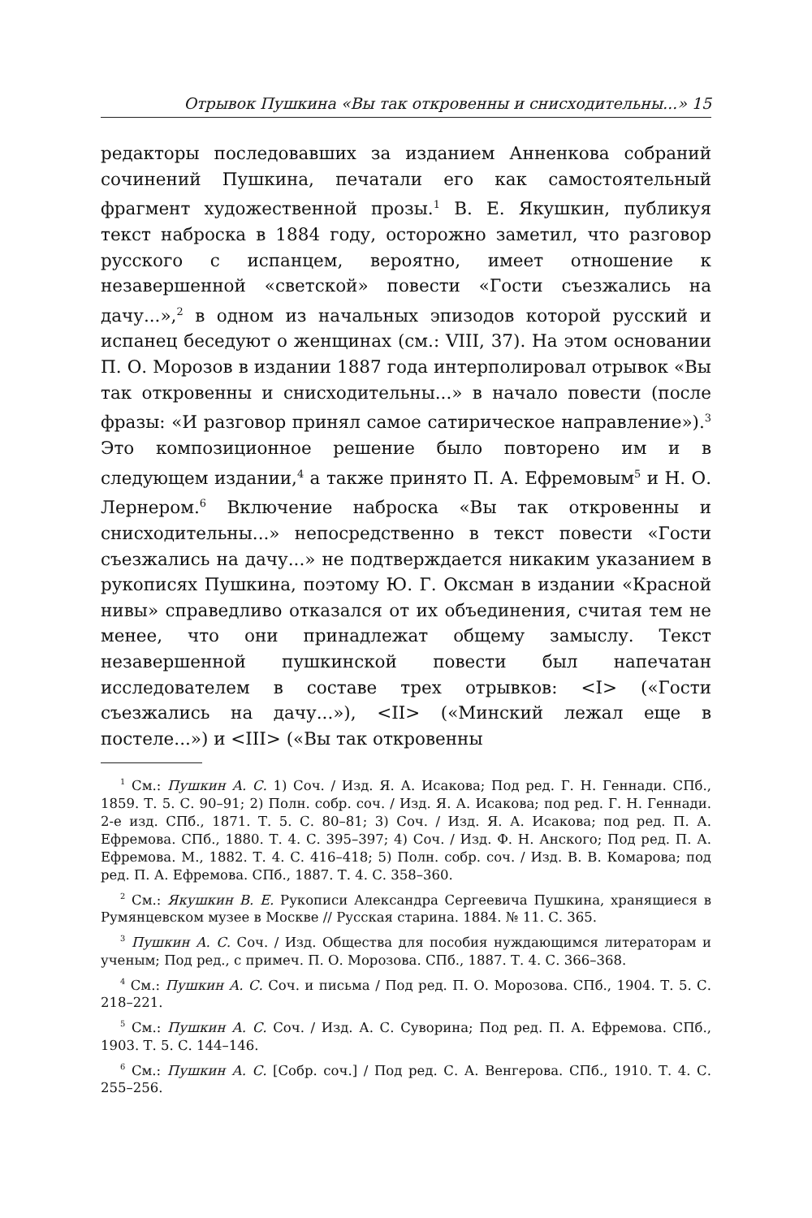Отрывок Пушкина «Вы так откровенны и снисходительны...» 15
редакторы последовавших за изданием Анненкова собраний сочинений Пушкина, печатали его как самостоятельный фрагмент художественной прозы.<sup>1</sup> В. Е. Якушкин, публикуя текст наброска в 1884 году, осторожно заметил, что разговор русского с испанцем, вероятно, имеет отношение к незавершенной «светской» повести «Гости съезжались на дачу...»,<sup>2</sup> в одном из начальных эпизодов которой русский и испанец беседуют о женщинах (см.: VIII, 37). На этом основании П. О. Морозов в издании 1887 года интерполировал отрывок «Вы так откровенны и снисходительны...» в начало повести (после фразы: «И разговор принял самое сатирическое направление»).<sup>3</sup> Это композиционное решение было повторено им и в следующем издании,<sup>4</sup> а также принято П. А. Ефремовым<sup>5</sup> и Н. О. Лернером.<sup>6</sup> Включение наброска «Вы так откровенны и снисходительны...» непосредственно в текст повести «Гости съезжались на дачу...» не подтверждается никаким указанием в рукописях Пушкина, поэтому Ю. Г. Оксман в издании «Красной нивы» справедливо отказался от их объединения, считая тем не менее, что они принадлежат общему замыслу. Текст незавершенной пушкинской повести был напечатан исследователем в составе трех отрывков: <I> («Гости съезжались на дачу...»), <II> («Минский лежал еще в постеле...») и <III> («Вы так откровенны
<sup>1</sup> См.: Пушкин А. С. 1) Соч. / Изд. Я. А. Исакова; Под ред. Г. Н. Геннади. СПб., 1859. Т. 5. С. 90–91; 2) Полн. собр. соч. / Изд. Я. А. Исакова; под ред. Г. Н. Геннади. 2-е изд. СПб., 1871. Т. 5. С. 80–81; 3) Соч. / Изд. Я. А. Исакова; под ред. П. А. Ефремова. СПб., 1880. Т. 4. С. 395–397; 4) Соч. / Изд. Ф. Н. Анского; Под ред. П. А. Ефремова. М., 1882. Т. 4. С. 416–418; 5) Полн. собр. соч. / Изд. В. В. Комарова; под ред. П. А. Ефремова. СПб., 1887. Т. 4. С. 358–360.
<sup>2</sup> См.: Якушкин В. Е. Рукописи Александра Сергеевича Пушкина, хранящиеся в Румянцевском музее в Москве // Русская старина. 1884. № 11. С. 365.
<sup>3</sup> Пушкин А. С. Соч. / Изд. Общества для пособия нуждающимся литераторам и ученым; Под ред., с примеч. П. О. Морозова. СПб., 1887. Т. 4. С. 366–368.
<sup>4</sup> См.: Пушкин А. С. Соч. и письма / Под ред. П. О. Морозова. СПб., 1904. Т. 5. С. 218–221.
<sup>5</sup> См.: Пушкин А. С. Соч. / Изд. А. С. Суворина; Под ред. П. А. Ефремова. СПб., 1903. Т. 5. С. 144–146.
<sup>6</sup> См.: Пушкин А. С. [Собр. соч.] / Под ред. С. А. Венгерова. СПб., 1910. Т. 4. С. 255–256.